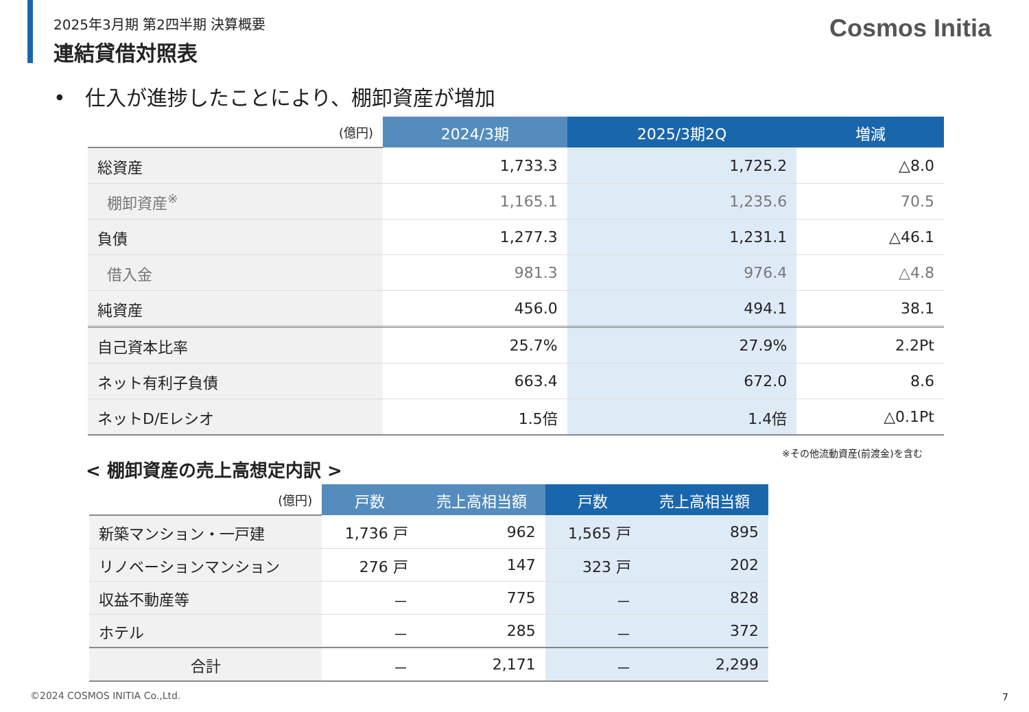2025年3月期 第2四半期 決算概要
連結貸借対照表
Cosmos Initia
• 仕入が進捗したことにより、棚卸資産が増加
| (億円) | 2024/3期 | 2025/3期2Q | 増減 |
| --- | --- | --- | --- |
| 総資産 | 1,733.3 | 1,725.2 | △8.0 |
| 棚卸資産<sup>※</sup> | 1,165.1 | 1,235.6 | 70.5 |
| 負債 | 1,277.3 | 1,231.1 | △46.1 |
| 借入金 | 981.3 | 976.4 | △4.8 |
| 純資産 | 456.0 | 494.1 | 38.1 |
| 自己資本比率 | 25.7% | 27.9% | 2.2Pt |
| ネット有利子負債 | 663.4 | 672.0 | 8.6 |
| ネットD/Eレシオ | 1.5倍 | 1.4倍 | △0.1Pt |
※その他流動資産(前渡金)を含む
< 棚卸資産の売上高想定内訳 >
| (億円) | 戸数 | 売上高相当額 | 戸数 | 売上高相当額 |
| --- | --- | --- | --- | --- |
| 新築マンション・一戸建 | 1,736 戸 | 962 | 1,565 戸 | 895 |
| リノベーションマンション | 276 戸 | 147 | 323 戸 | 202 |
| 収益不動産等 | － | 775 | － | 828 |
| ホテル | － | 285 | － | 372 |
| 合計 | － | 2,171 | － | 2,299 |
©2024 COSMOS INITIA Co.,Ltd. 7